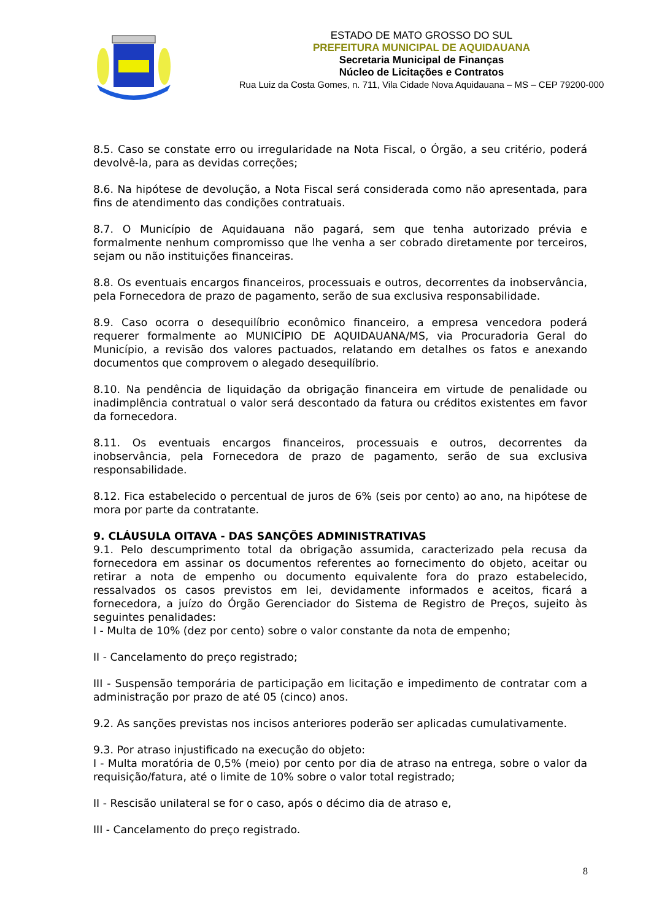ESTADO DE MATO GROSSO DO SUL
PREFEITURA MUNICIPAL DE AQUIDAUANA
Secretaria Municipal de Finanças
Núcleo de Licitações e Contratos
Rua Luiz da Costa Gomes, n. 711, Vila Cidade Nova Aquidauana – MS – CEP 79200-000
8.5. Caso se constate erro ou irregularidade na Nota Fiscal, o Órgão, a seu critério, poderá devolvê-la, para as devidas correções;
8.6. Na hipótese de devolução, a Nota Fiscal será considerada como não apresentada, para fins de atendimento das condições contratuais.
8.7. O Município de Aquidauana não pagará, sem que tenha autorizado prévia e formalmente nenhum compromisso que lhe venha a ser cobrado diretamente por terceiros, sejam ou não instituições financeiras.
8.8. Os eventuais encargos financeiros, processuais e outros, decorrentes da inobservância, pela Fornecedora de prazo de pagamento, serão de sua exclusiva responsabilidade.
8.9. Caso ocorra o desequilíbrio econômico financeiro, a empresa vencedora poderá requerer formalmente ao MUNICÍPIO DE AQUIDAUANA/MS, via Procuradoria Geral do Município, a revisão dos valores pactuados, relatando em detalhes os fatos e anexando documentos que comprovem o alegado desequilíbrio.
8.10. Na pendência de liquidação da obrigação financeira em virtude de penalidade ou inadimplência contratual o valor será descontado da fatura ou créditos existentes em favor da fornecedora.
8.11. Os eventuais encargos financeiros, processuais e outros, decorrentes da inobservância, pela Fornecedora de prazo de pagamento, serão de sua exclusiva responsabilidade.
8.12. Fica estabelecido o percentual de juros de 6% (seis por cento) ao ano, na hipótese de mora por parte da contratante.
9. CLÁUSULA OITAVA - DAS SANÇÕES ADMINISTRATIVAS
9.1. Pelo descumprimento total da obrigação assumida, caracterizado pela recusa da fornecedora em assinar os documentos referentes ao fornecimento do objeto, aceitar ou retirar a nota de empenho ou documento equivalente fora do prazo estabelecido, ressalvados os casos previstos em lei, devidamente informados e aceitos, ficará a fornecedora, a juízo do Órgão Gerenciador do Sistema de Registro de Preços, sujeito às seguintes penalidades:
I - Multa de 10% (dez por cento) sobre o valor constante da nota de empenho;
II - Cancelamento do preço registrado;
III - Suspensão temporária de participação em licitação e impedimento de contratar com a administração por prazo de até 05 (cinco) anos.
9.2. As sanções previstas nos incisos anteriores poderão ser aplicadas cumulativamente.
9.3. Por atraso injustificado na execução do objeto:
I - Multa moratória de 0,5% (meio) por cento por dia de atraso na entrega, sobre o valor da requisição/fatura, até o limite de 10% sobre o valor total registrado;
II - Rescisão unilateral se for o caso, após o décimo dia de atraso e,
III - Cancelamento do preço registrado.
8